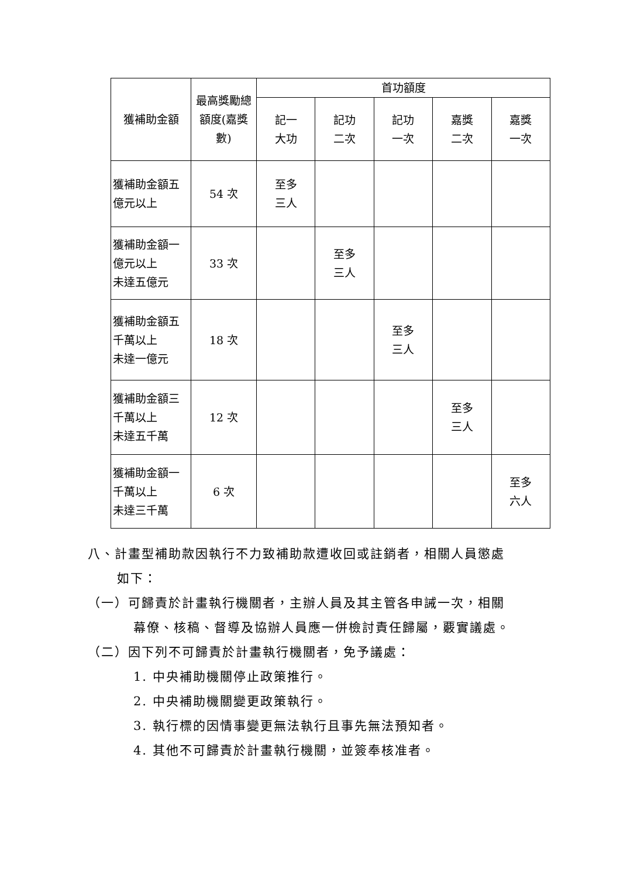| 獲補助金額 | 最高獎勵總額度(嘉獎數) | 首功額度 | | | | |
| --- | --- | --- | --- | --- | --- | --- |
| | | 記一 大功 | 記功 二次 | 記功 一次 | 嘉獎 二次 | 嘉獎 一次 |
| 獲補助金額五億元以上 | 54 次 | 至多 三人 | | | | |
| 獲補助金額一 億元以上 未達五億元 | 33 次 | | 至多 三人 | | | |
| 獲補助金額五 千萬以上 未達一億元 | 18 次 | | | 至多 三人 | | |
| 獲補助金額三 千萬以上 未達五千萬 | 12 次 | | | | 至多 三人 | |
| 獲補助金額一 千萬以上 未達三千萬 | 6 次 | | | | | 至多 六人 |
八、計畫型補助款因執行不力致補助款遭收回或註銷者，相關人員懲處
如下：
（一）可歸責於計畫執行機關者，主辦人員及其主管各申誡一次，相關
幕僚、核稿、督導及協辦人員應一併檢討責任歸屬，覈實議處。
（二）因下列不可歸責於計畫執行機關者，免予議處：
1. 中央補助機關停止政策推行。
2. 中央補助機關變更政策執行。
3. 執行標的因情事變更無法執行且事先無法預知者。
4. 其他不可歸責於計畫執行機關，並簽奉核准者。